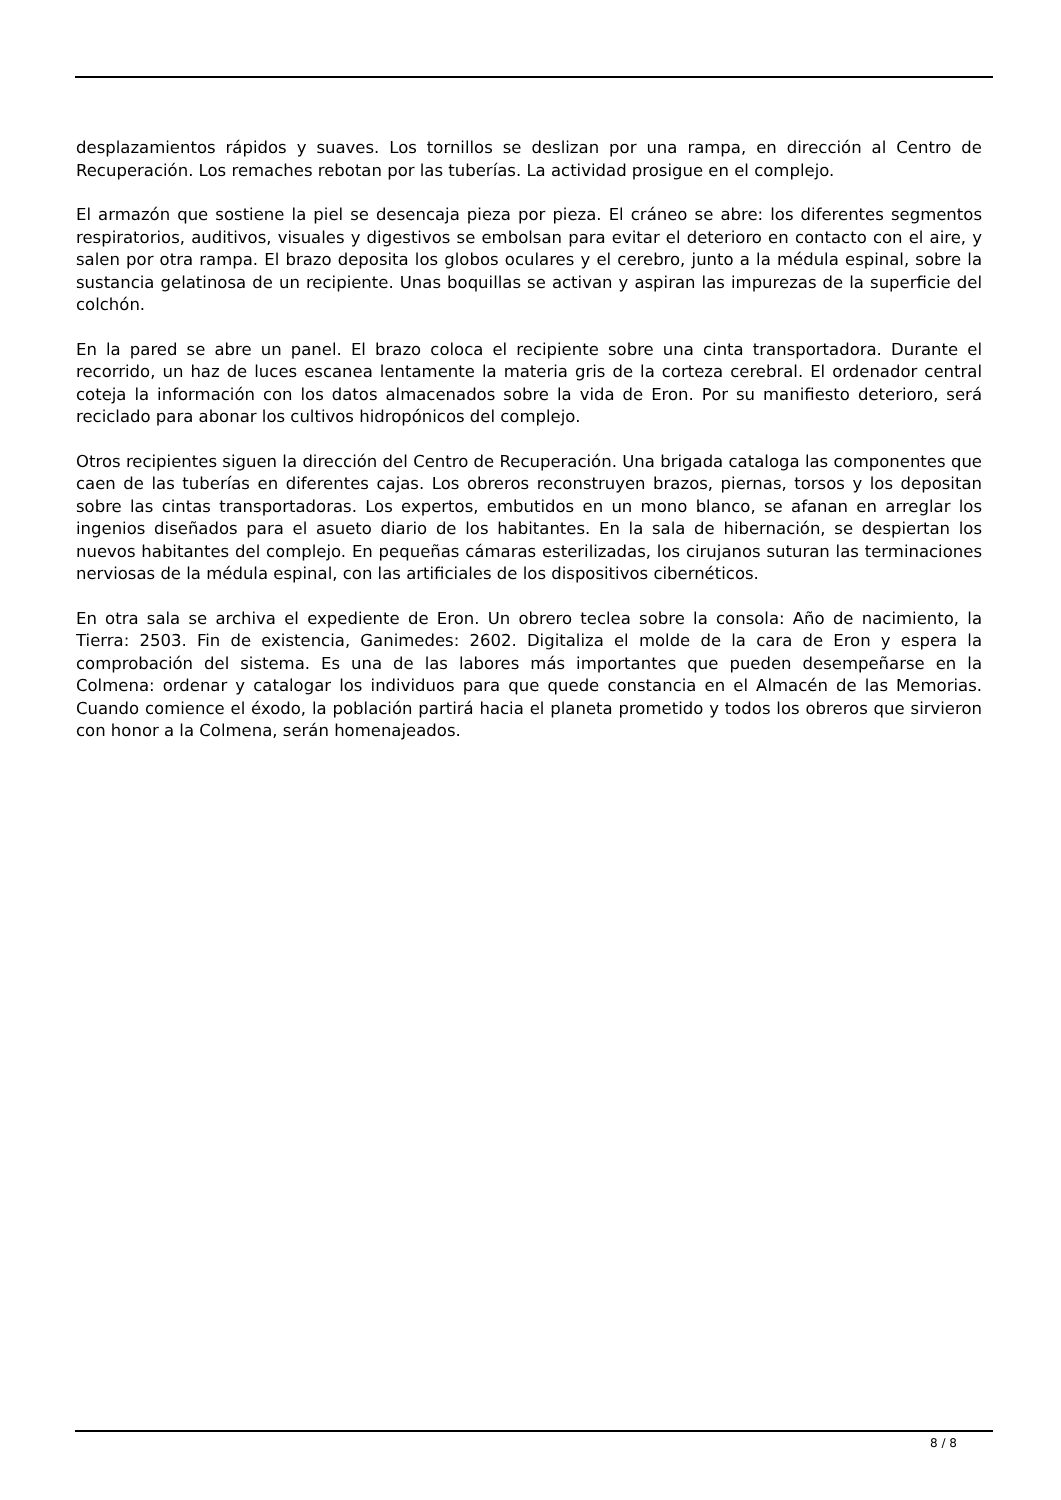desplazamientos rápidos y suaves. Los tornillos se deslizan por una rampa, en dirección al Centro de Recuperación. Los remaches rebotan por las tuberías. La actividad prosigue en el complejo.
El armazón que sostiene la piel se desencaja pieza por pieza. El cráneo se abre: los diferentes segmentos respiratorios, auditivos, visuales y digestivos se embolsan para evitar el deterioro en contacto con el aire, y salen por otra rampa. El brazo deposita los globos oculares y el cerebro, junto a la médula espinal, sobre la sustancia gelatinosa de un recipiente. Unas boquillas se activan y aspiran las impurezas de la superficie del colchón.
En la pared se abre un panel. El brazo coloca el recipiente sobre una cinta transportadora. Durante el recorrido, un haz de luces escanea lentamente la materia gris de la corteza cerebral. El ordenador central coteja la información con los datos almacenados sobre la vida de Eron. Por su manifiesto deterioro, será reciclado para abonar los cultivos hidropónicos del complejo.
Otros recipientes siguen la dirección del Centro de Recuperación. Una brigada cataloga las componentes que caen de las tuberías en diferentes cajas. Los obreros reconstruyen brazos, piernas, torsos y los depositan sobre las cintas transportadoras. Los expertos, embutidos en un mono blanco, se afanan en arreglar los ingenios diseñados para el asueto diario de los habitantes. En la sala de hibernación, se despiertan los nuevos habitantes del complejo. En pequeñas cámaras esterilizadas, los cirujanos suturan las terminaciones nerviosas de la médula espinal, con las artificiales de los dispositivos cibernéticos.
En otra sala se archiva el expediente de Eron. Un obrero teclea sobre la consola: Año de nacimiento, la Tierra: 2503. Fin de existencia, Ganimedes: 2602. Digitaliza el molde de la cara de Eron y espera la comprobación del sistema. Es una de las labores más importantes que pueden desempeñarse en la Colmena: ordenar y catalogar los individuos para que quede constancia en el Almacén de las Memorias. Cuando comience el éxodo, la población partirá hacia el planeta prometido y todos los obreros que sirvieron con honor a la Colmena, serán homenajeados.
8 / 8